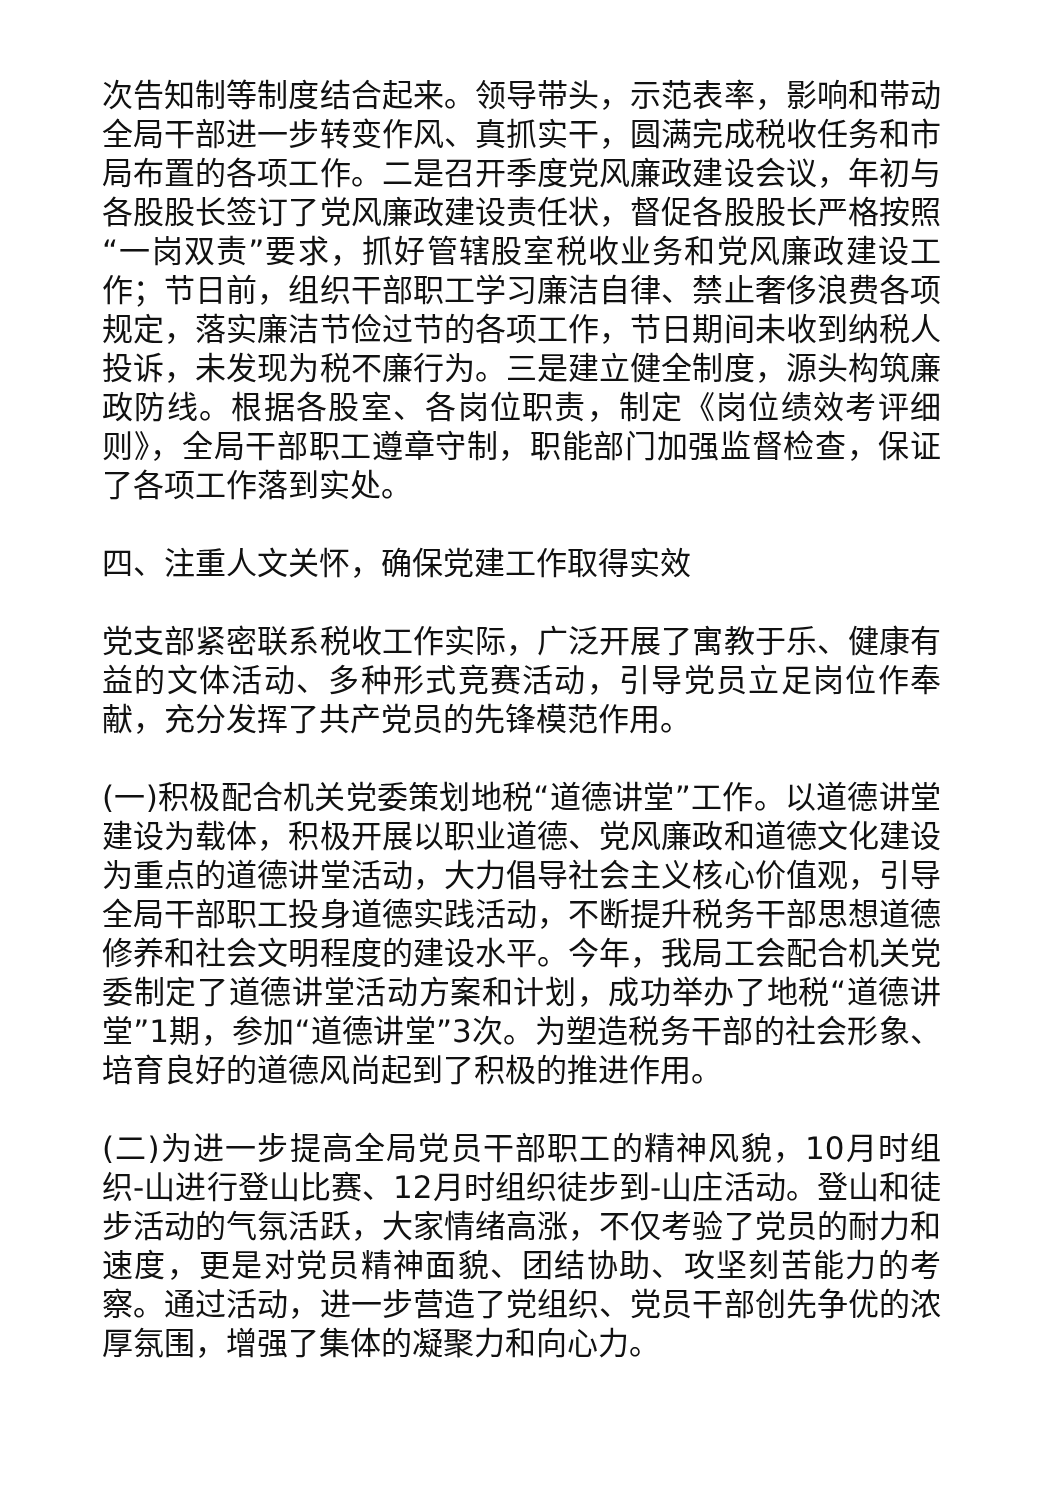次告知制等制度结合起来。领导带头，示范表率，影响和带动全局干部进一步转变作风、真抓实干，圆满完成税收任务和市局布置的各项工作。二是召开季度党风廉政建设会议，年初与各股股长签订了党风廉政建设责任状，督促各股股长严格按照“一岗双责”要求，抓好管辖股室税收业务和党风廉政建设工作；节日前，组织干部职工学习廉洁自律、禁止奢侈浪费各项规定，落实廉洁节俭过节的各项工作，节日期间未收到纳税人投诉，未发现为税不廉行为。三是建立健全制度，源头构筑廉政防线。根据各股室、各岗位职责，制定《岗位绩效考评细则》，全局干部职工遵章守制，职能部门加强监督检查，保证了各项工作落到实处。
四、注重人文关怀，确保党建工作取得实效
党支部紧密联系税收工作实际，广泛开展了寓教于乐、健康有益的文体活动、多种形式竞赛活动，引导党员立足岗位作奉献，充分发挥了共产党员的先锋模范作用。
(一)积极配合机关党委策划地税“道德讲堂”工作。以道德讲堂建设为载体，积极开展以职业道德、党风廉政和道德文化建设为重点的道德讲堂活动，大力倡导社会主义核心价值观，引导全局干部职工投身道德实践活动，不断提升税务干部思想道德修养和社会文明程度的建设水平。今年，我局工会配合机关党委制定了道德讲堂活动方案和计划，成功举办了地税“道德讲堂”1期，参加“道德讲堂”3次。为塑造税务干部的社会形象、培育良好的道德风尚起到了积极的推进作用。
(二)为进一步提高全局党员干部职工的精神风貌，10月时组织-山进行登山比赛、12月时组织徒步到-山庄活动。登山和徒步活动的气氛活跃，大家情绪高涨，不仅考验了党员的耐力和速度，更是对党员精神面貌、团结协助、攻坚刻苦能力的考察。通过活动，进一步营造了党组织、党员干部创先争优的浓厚氛围，增强了集体的凝聚力和向心力。